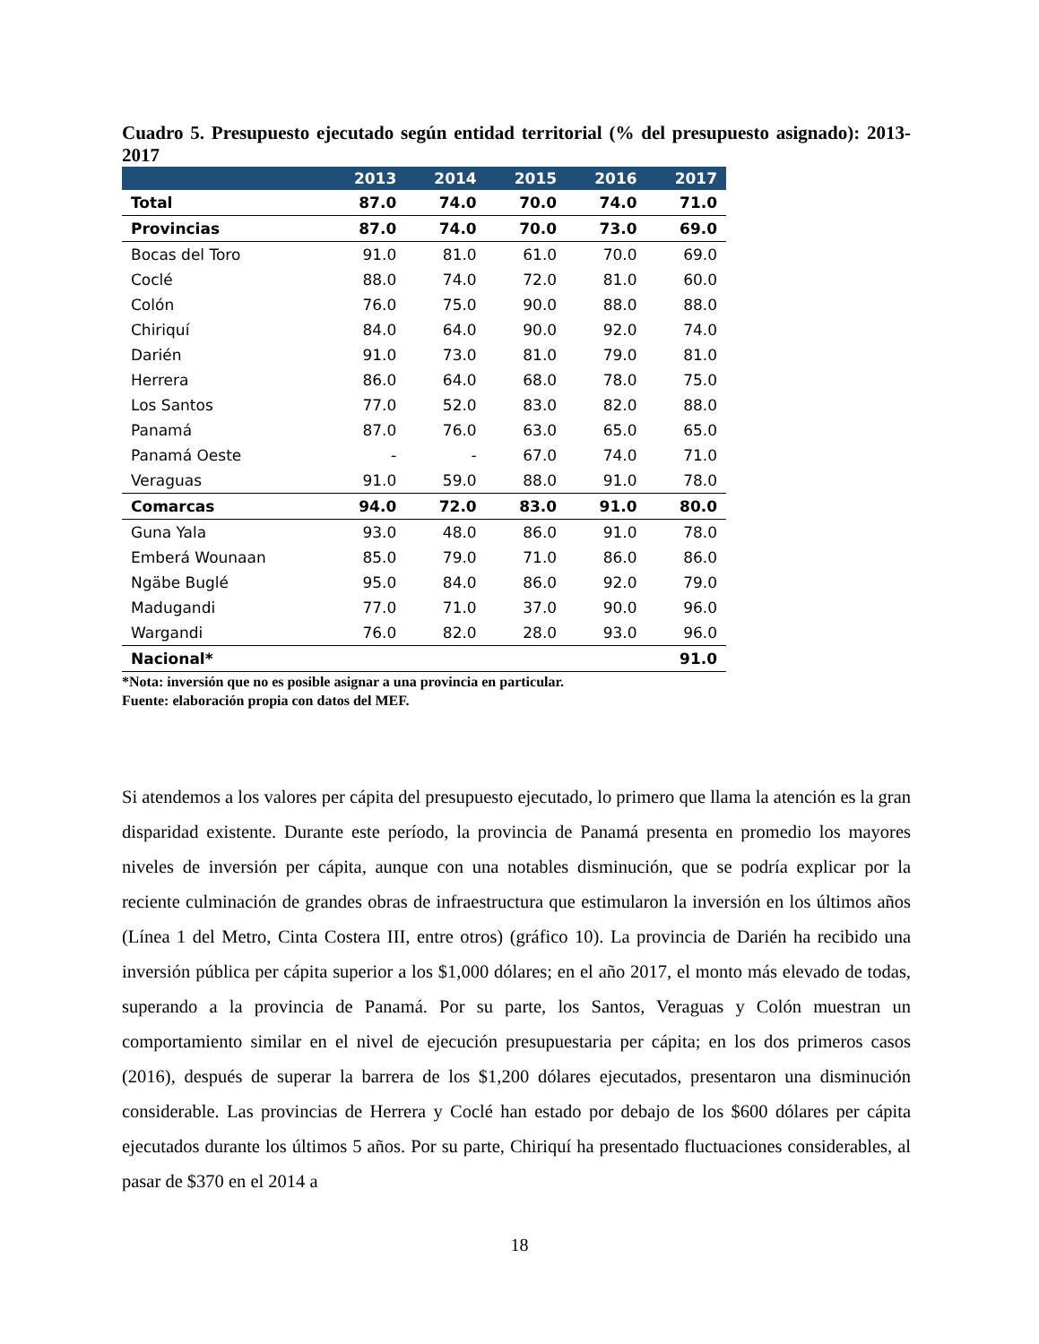Cuadro 5. Presupuesto ejecutado según entidad territorial (% del presupuesto asignado): 2013-2017
| | 2013 | 2014 | 2015 | 2016 | 2017 |
| --- | --- | --- | --- | --- | --- |
| Total | 87.0 | 74.0 | 70.0 | 74.0 | 71.0 |
| Provincias | 87.0 | 74.0 | 70.0 | 73.0 | 69.0 |
| Bocas del Toro | 91.0 | 81.0 | 61.0 | 70.0 | 69.0 |
| Coclé | 88.0 | 74.0 | 72.0 | 81.0 | 60.0 |
| Colón | 76.0 | 75.0 | 90.0 | 88.0 | 88.0 |
| Chiriquí | 84.0 | 64.0 | 90.0 | 92.0 | 74.0 |
| Darién | 91.0 | 73.0 | 81.0 | 79.0 | 81.0 |
| Herrera | 86.0 | 64.0 | 68.0 | 78.0 | 75.0 |
| Los Santos | 77.0 | 52.0 | 83.0 | 82.0 | 88.0 |
| Panamá | 87.0 | 76.0 | 63.0 | 65.0 | 65.0 |
| Panamá Oeste | - | - | 67.0 | 74.0 | 71.0 |
| Veraguas | 91.0 | 59.0 | 88.0 | 91.0 | 78.0 |
| Comarcas | 94.0 | 72.0 | 83.0 | 91.0 | 80.0 |
| Guna Yala | 93.0 | 48.0 | 86.0 | 91.0 | 78.0 |
| Emberá Wounaan | 85.0 | 79.0 | 71.0 | 86.0 | 86.0 |
| Ngäbe Buglé | 95.0 | 84.0 | 86.0 | 92.0 | 79.0 |
| Madugandi | 77.0 | 71.0 | 37.0 | 90.0 | 96.0 |
| Wargandi | 76.0 | 82.0 | 28.0 | 93.0 | 96.0 |
| Nacional* | | | | | 91.0 |
*Nota: inversión que no es posible asignar a una provincia en particular.
Fuente: elaboración propia con datos del MEF.
Si atendemos a los valores per cápita del presupuesto ejecutado, lo primero que llama la atención es la gran disparidad existente. Durante este período, la provincia de Panamá presenta en promedio los mayores niveles de inversión per cápita, aunque con una notables disminución, que se podría explicar por la reciente culminación de grandes obras de infraestructura que estimularon la inversión en los últimos años (Línea 1 del Metro, Cinta Costera III, entre otros) (gráfico 10). La provincia de Darién ha recibido una inversión pública per cápita superior a los $1,000 dólares; en el año 2017, el monto más elevado de todas, superando a la provincia de Panamá. Por su parte, los Santos, Veraguas y Colón muestran un comportamiento similar en el nivel de ejecución presupuestaria per cápita; en los dos primeros casos (2016), después de superar la barrera de los $1,200 dólares ejecutados, presentaron una disminución considerable. Las provincias de Herrera y Coclé han estado por debajo de los $600 dólares per cápita ejecutados durante los últimos 5 años. Por su parte, Chiriquí ha presentado fluctuaciones considerables, al pasar de $370 en el 2014 a
18